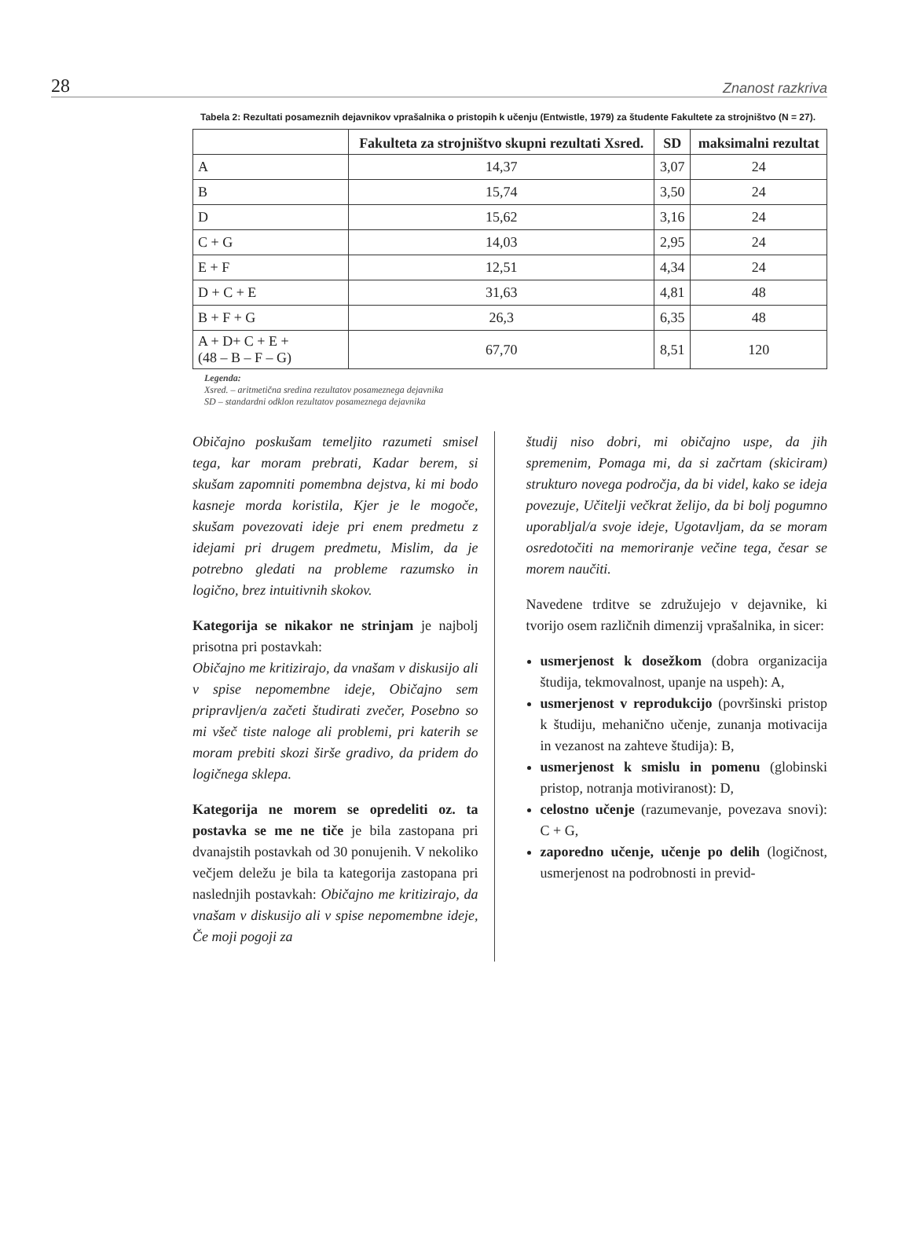28 Znanost razkriva
Tabela 2: Rezultati posameznih dejavnikov vprašalnika o pristopih k učenju (Entwistle, 1979) za študente Fakultete za strojništvo (N = 27).
| | Fakulteta za strojništvo skupni rezultati Xsred. | SD | maksimalni rezultat |
| --- | --- | --- | --- |
| A | 14,37 | 3,07 | 24 |
| B | 15,74 | 3,50 | 24 |
| D | 15,62 | 3,16 | 24 |
| C + G | 14,03 | 2,95 | 24 |
| E + F | 12,51 | 4,34 | 24 |
| D + C + E | 31,63 | 4,81 | 48 |
| B + F + G | 26,3 | 6,35 | 48 |
| A + D+ C + E + (48 – B – F – G) | 67,70 | 8,51 | 120 |
Legenda:
Xsred. – aritmetična sredina rezultatov posameznega dejavnika
SD – standardni odklon rezultatov posameznega dejavnika
Običajno poskušam temeljito razumeti smisel tega, kar moram prebrati, Kadar berem, si skušam zapomniti pomembna dejstva, ki mi bodo kasneje morda koristila, Kjer je le mogoče, skušam povezovati ideje pri enem predmetu z idejami pri drugem predmetu, Mislim, da je potrebno gledati na probleme razumsko in logično, brez intuitivnih skokov.
Kategorija se nikakor ne strinjam je najbolj prisotna pri postavkah:
Običajno me kritizirajo, da vnašam v diskusijo ali v spise nepomembne ideje, Običajno sem pripravljen/a začeti študirati zvečer, Posebno so mi všeč tiste naloge ali problemi, pri katerih se moram prebiti skozi širše gradivo, da pridem do logičnega sklepa.
Kategorija ne morem se opredeliti oz. ta postavka se me ne tiče je bila zastopana pri dvanajstih postavkah od 30 ponujenih. V nekoliko večjem deležu je bila ta kategorija zastopana pri naslednjih postavkah: Običajno me kritizirajo, da vnašam v diskusijo ali v spise nepomembne ideje, Če moji pogoji za
študij niso dobri, mi običajno uspe, da jih spremenim, Pomaga mi, da si začrtam (skiciram) strukturo novega področja, da bi videl, kako se ideja povezuje, Učitelji večkrat želijo, da bi bolj pogumno uporabljal/a svoje ideje, Ugotavljam, da se moram osredotočiti na memoriranje večine tega, česar se morem naučiti.
Navedene trditve se združujejo v dejavnike, ki tvorijo osem različnih dimenzij vprašalnika, in sicer:
usmerjenost k dosežkom (dobra organizacija študija, tekmovalnost, upanje na uspeh): A,
usmerjenost v reprodukcijo (površinski pristop k študiju, mehanično učenje, zunanja motivacija in vezanost na zahteve študija): B,
usmerjenost k smislu in pomenu (globinski pristop, notranja motiviranost): D,
celostno učenje (razumevanje, povezava snovi): C + G,
zaporedno učenje, učenje po delih (logičnost, usmerjenost na podrobnosti in previd-